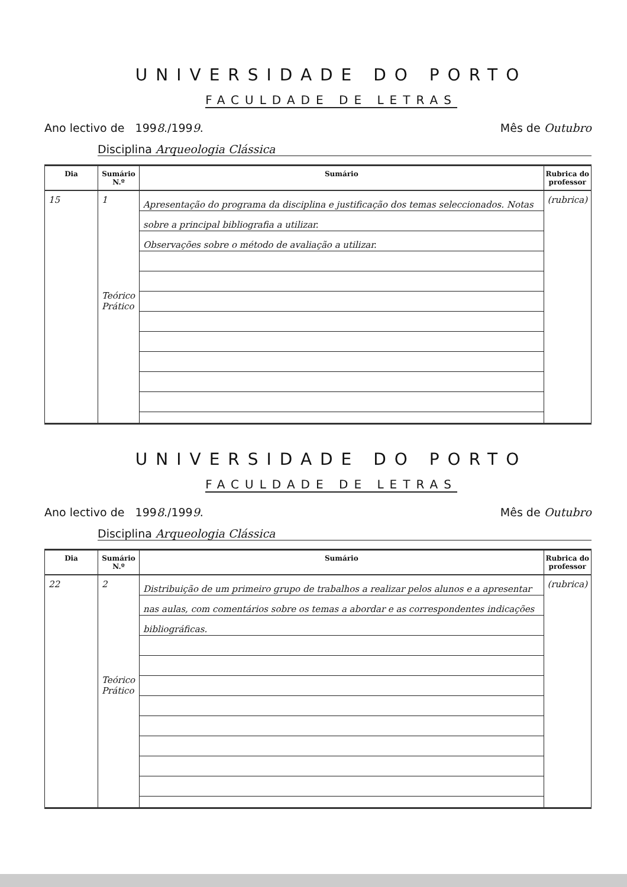UNIVERSIDADE DO PORTO
FACULDADE DE LETRAS
Ano lectivo de 1998./1999. Mês de Outubro
Disciplina Arqueologia Clássica
| Dia | Sumário N.º | Sumário | Rubrica do professor |
| --- | --- | --- | --- |
| 15 | 1 Teórico Prático | Apresentação do programa da disciplina e justificação dos temas seleccionados. Notas sobre a principal bibliografia a utilizar. Observações sobre o método de avaliação a utilizar. | (rubrica) |
UNIVERSIDADE DO PORTO
FACULDADE DE LETRAS
Ano lectivo de 1998./1999. Mês de Outubro
Disciplina Arqueologia Clássica
| Dia | Sumário N.º | Sumário | Rubrica do professor |
| --- | --- | --- | --- |
| 22 | 2 Teórico Prático | Distribuição de um primeiro grupo de trabalhos a realizar pelos alunos e a apresentar nas aulas, com comentários sobre os temas a abordar e as correspondentes indicações bibliográficas. | (rubrica) |